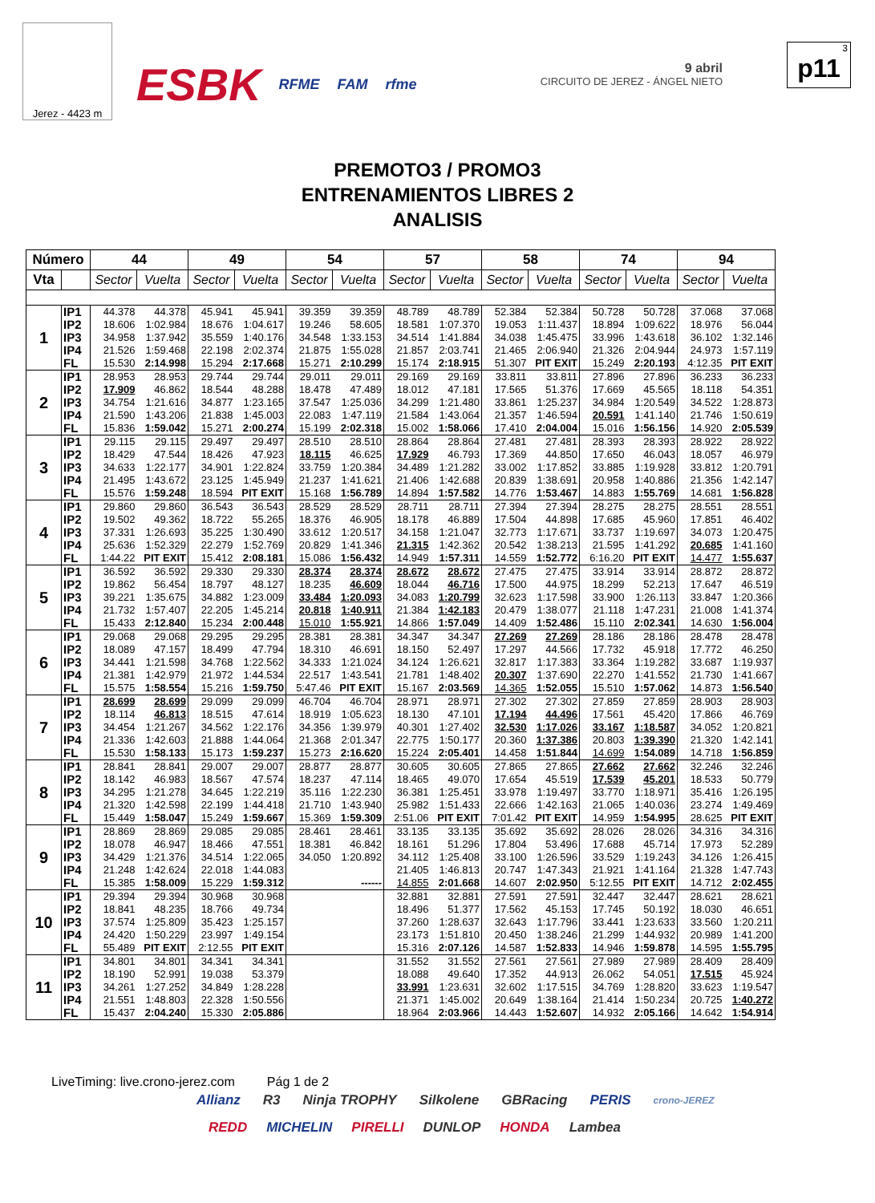Jerez - 4423 m
ESBK RFME FAM rfme
9 abril
CIRCUITO DE JEREZ - ÁNGEL NIETO
3
p11
PREMOTO3 / PROMO3
ENTRENAMIENTOS LIBRES 2
ANALISIS
| Número | | 44 | | 49 | | 54 | | 57 | | 58 | | 74 | | 94 | |
| --- | --- | --- | --- | --- | --- | --- | --- | --- | --- | --- | --- | --- | --- | --- | --- |
| Vta | | Sector | Vuelta | Sector | Vuelta | Sector | Vuelta | Sector | Vuelta | Sector | Vuelta | Sector | Vuelta | Sector | Vuelta |
| 1 | IP1 | 44.378 | 44.378 | 45.941 | 45.941 | 39.359 | 39.359 | 48.789 | 48.789 | 52.384 | 52.384 | 50.728 | 50.728 | 37.068 | 37.068 |
| | IP2 | 18.606 | 1:02.984 | 18.676 | 1:04.617 | 19.246 | 58.605 | 18.581 | 1:07.370 | 19.053 | 1:11.437 | 18.894 | 1:09.622 | 18.976 | 56.044 |
| | IP3 | 34.958 | 1:37.942 | 35.559 | 1:40.176 | 34.548 | 1:33.153 | 34.514 | 1:41.884 | 34.038 | 1:45.475 | 33.996 | 1:43.618 | 36.102 | 1:32.146 |
| | IP4 | 21.526 | 1:59.468 | 22.198 | 2:02.374 | 21.875 | 1:55.028 | 21.857 | 2:03.741 | 21.465 | 2:06.940 | 21.326 | 2:04.944 | 24.973 | 1:57.119 |
| | FL | 15.530 | 2:14.998 | 15.294 | 2:17.668 | 15.271 | 2:10.299 | 15.174 | 2:18.915 | 51.307 | PIT EXIT | 15.249 | 2:20.193 | 4:12.35 | PIT EXIT |
| 2 | IP1 | 28.953 | 28.953 | 29.744 | 29.744 | 29.011 | 29.011 | 29.169 | 29.169 | 33.811 | 33.811 | 27.896 | 27.896 | 36.233 | 36.233 |
| | IP2 | 17.909 | 46.862 | 18.544 | 48.288 | 18.478 | 47.489 | 18.012 | 47.181 | 17.565 | 51.376 | 17.669 | 45.565 | 18.118 | 54.351 |
| | IP3 | 34.754 | 1:21.616 | 34.877 | 1:23.165 | 37.547 | 1:25.036 | 34.299 | 1:21.480 | 33.861 | 1:25.237 | 34.984 | 1:20.549 | 34.522 | 1:28.873 |
| | IP4 | 21.590 | 1:43.206 | 21.838 | 1:45.003 | 22.083 | 1:47.119 | 21.584 | 1:43.064 | 21.357 | 1:46.594 | 20.591 | 1:41.140 | 21.746 | 1:50.619 |
| | FL | 15.836 | 1:59.042 | 15.271 | 2:00.274 | 15.199 | 2:02.318 | 15.002 | 1:58.066 | 17.410 | 2:04.004 | 15.016 | 1:56.156 | 14.920 | 2:05.539 |
| 3 | IP1 | 29.115 | 29.115 | 29.497 | 29.497 | 28.510 | 28.510 | 28.864 | 28.864 | 27.481 | 27.481 | 28.393 | 28.393 | 28.922 | 28.922 |
| | IP2 | 18.429 | 47.544 | 18.426 | 47.923 | 18.115 | 46.625 | 17.929 | 46.793 | 17.369 | 44.850 | 17.650 | 46.043 | 18.057 | 46.979 |
| | IP3 | 34.633 | 1:22.177 | 34.901 | 1:22.824 | 33.759 | 1:20.384 | 34.489 | 1:21.282 | 33.002 | 1:17.852 | 33.885 | 1:19.928 | 33.812 | 1:20.791 |
| | IP4 | 21.495 | 1:43.672 | 23.125 | 1:45.949 | 21.237 | 1:41.621 | 21.406 | 1:42.688 | 20.839 | 1:38.691 | 20.958 | 1:40.886 | 21.356 | 1:42.147 |
| | FL | 15.576 | 1:59.248 | 18.594 | PIT EXIT | 15.168 | 1:56.789 | 14.894 | 1:57.582 | 14.776 | 1:53.467 | 14.883 | 1:55.769 | 14.681 | 1:56.828 |
| 4 | IP1 | 29.860 | 29.860 | 36.543 | 36.543 | 28.529 | 28.529 | 28.711 | 28.711 | 27.394 | 27.394 | 28.275 | 28.275 | 28.551 | 28.551 |
| | IP2 | 19.502 | 49.362 | 18.722 | 55.265 | 18.376 | 46.905 | 18.178 | 46.889 | 17.504 | 44.898 | 17.685 | 45.960 | 17.851 | 46.402 |
| | IP3 | 37.331 | 1:26.693 | 35.225 | 1:30.490 | 33.612 | 1:20.517 | 34.158 | 1:21.047 | 32.773 | 1:17.671 | 33.737 | 1:19.697 | 34.073 | 1:20.475 |
| | IP4 | 25.636 | 1:52.329 | 22.279 | 1:52.769 | 20.829 | 1:41.346 | 21.315 | 1:42.362 | 20.542 | 1:38.213 | 21.595 | 1:41.292 | 20.685 | 1:41.160 |
| | FL | 1:44.22 | PIT EXIT | 15.412 | 2:08.181 | 15.086 | 1:56.432 | 14.949 | 1:57.311 | 14.559 | 1:52.772 | 6:16.20 | PIT EXIT | 14.477 | 1:55.637 |
| 5 | IP1 | 36.592 | 36.592 | 29.330 | 29.330 | 28.374 | 28.374 | 28.672 | 28.672 | 27.475 | 27.475 | 33.914 | 33.914 | 28.872 | 28.872 |
| | IP2 | 19.862 | 56.454 | 18.797 | 48.127 | 18.235 | 46.609 | 18.044 | 46.716 | 17.500 | 44.975 | 18.299 | 52.213 | 17.647 | 46.519 |
| | IP3 | 39.221 | 1:35.675 | 34.882 | 1:23.009 | 33.484 | 1:20.093 | 34.083 | 1:20.799 | 32.623 | 1:17.598 | 33.900 | 1:26.113 | 33.847 | 1:20.366 |
| | IP4 | 21.732 | 1:57.407 | 22.205 | 1:45.214 | 20.818 | 1:40.911 | 21.384 | 1:42.183 | 20.479 | 1:38.077 | 21.118 | 1:47.231 | 21.008 | 1:41.374 |
| | FL | 15.433 | 2:12.840 | 15.234 | 2:00.448 | 15.010 | 1:55.921 | 14.866 | 1:57.049 | 14.409 | 1:52.486 | 15.110 | 2:02.341 | 14.630 | 1:56.004 |
| 6 | IP1 | 29.068 | 29.068 | 29.295 | 29.295 | 28.381 | 28.381 | 34.347 | 34.347 | 27.269 | 27.269 | 28.186 | 28.186 | 28.478 | 28.478 |
| | IP2 | 18.089 | 47.157 | 18.499 | 47.794 | 18.310 | 46.691 | 18.150 | 52.497 | 17.297 | 44.566 | 17.732 | 45.918 | 17.772 | 46.250 |
| | IP3 | 34.441 | 1:21.598 | 34.768 | 1:22.562 | 34.333 | 1:21.024 | 34.124 | 1:26.621 | 32.817 | 1:17.383 | 33.364 | 1:19.282 | 33.687 | 1:19.937 |
| | IP4 | 21.381 | 1:42.979 | 21.972 | 1:44.534 | 22.517 | 1:43.541 | 21.781 | 1:48.402 | 20.307 | 1:37.690 | 22.270 | 1:41.552 | 21.730 | 1:41.667 |
| | FL | 15.575 | 1:58.554 | 15.216 | 1:59.750 | 5:47.46 | PIT EXIT | 15.167 | 2:03.569 | 14.365 | 1:52.055 | 15.510 | 1:57.062 | 14.873 | 1:56.540 |
| 7 | IP1 | 28.699 | 28.699 | 29.099 | 29.099 | 46.704 | 46.704 | 28.971 | 28.971 | 27.302 | 27.302 | 27.859 | 27.859 | 28.903 | 28.903 |
| | IP2 | 18.114 | 46.813 | 18.515 | 47.614 | 18.919 | 1:05.623 | 18.130 | 47.101 | 17.194 | 44.496 | 17.561 | 45.420 | 17.866 | 46.769 |
| | IP3 | 34.454 | 1:21.267 | 34.562 | 1:22.176 | 34.356 | 1:39.979 | 40.301 | 1:27.402 | 32.530 | 1:17.026 | 33.167 | 1:18.587 | 34.052 | 1:20.821 |
| | IP4 | 21.336 | 1:42.603 | 21.888 | 1:44.064 | 21.368 | 2:01.347 | 22.775 | 1:50.177 | 20.360 | 1:37.386 | 20.803 | 1:39.390 | 21.320 | 1:42.141 |
| | FL | 15.530 | 1:58.133 | 15.173 | 1:59.237 | 15.273 | 2:16.620 | 15.224 | 2:05.401 | 14.458 | 1:51.844 | 14.699 | 1:54.089 | 14.718 | 1:56.859 |
| 8 | IP1 | 28.841 | 28.841 | 29.007 | 29.007 | 28.877 | 28.877 | 30.605 | 30.605 | 27.865 | 27.865 | 27.662 | 27.662 | 32.246 | 32.246 |
| | IP2 | 18.142 | 46.983 | 18.567 | 47.574 | 18.237 | 47.114 | 18.465 | 49.070 | 17.654 | 45.519 | 17.539 | 45.201 | 18.533 | 50.779 |
| | IP3 | 34.295 | 1:21.278 | 34.645 | 1:22.219 | 35.116 | 1:22.230 | 36.381 | 1:25.451 | 33.978 | 1:19.497 | 33.770 | 1:18.971 | 35.416 | 1:26.195 |
| | IP4 | 21.320 | 1:42.598 | 22.199 | 1:44.418 | 21.710 | 1:43.940 | 25.982 | 1:51.433 | 22.666 | 1:42.163 | 21.065 | 1:40.036 | 23.274 | 1:49.469 |
| | FL | 15.449 | 1:58.047 | 15.249 | 1:59.667 | 15.369 | 1:59.309 | 2:51.06 | PIT EXIT | 7:01.42 | PIT EXIT | 14.959 | 1:54.995 | 28.625 | PIT EXIT |
| 9 | IP1 | 28.869 | 28.869 | 29.085 | 29.085 | 28.461 | 28.461 | 33.135 | 33.135 | 35.692 | 35.692 | 28.026 | 28.026 | 34.316 | 34.316 |
| | IP2 | 18.078 | 46.947 | 18.466 | 47.551 | 18.381 | 46.842 | 18.161 | 51.296 | 17.804 | 53.496 | 17.688 | 45.714 | 17.973 | 52.289 |
| | IP3 | 34.429 | 1:21.376 | 34.514 | 1:22.065 | 34.050 | 1:20.892 | 34.112 | 1:25.408 | 33.100 | 1:26.596 | 33.529 | 1:19.243 | 34.126 | 1:26.415 |
| | IP4 | 21.248 | 1:42.624 | 22.018 | 1:44.083 | | | 21.405 | 1:46.813 | 20.747 | 1:47.343 | 21.921 | 1:41.164 | 21.328 | 1:47.743 |
| | FL | 15.385 | 1:58.009 | 15.229 | 1:59.312 | | ------ | 14.855 | 2:01.668 | 14.607 | 2:02.950 | 5:12.55 | PIT EXIT | 14.712 | 2:02.455 |
| 10 | IP1 | 29.394 | 29.394 | 30.968 | 30.968 | | | 32.881 | 32.881 | 27.591 | 27.591 | 32.447 | 32.447 | 28.621 | 28.621 |
| | IP2 | 18.841 | 48.235 | 18.766 | 49.734 | | | 18.496 | 51.377 | 17.562 | 45.153 | 17.745 | 50.192 | 18.030 | 46.651 |
| | IP3 | 37.574 | 1:25.809 | 35.423 | 1:25.157 | | | 37.260 | 1:28.637 | 32.643 | 1:17.796 | 33.441 | 1:23.633 | 33.560 | 1:20.211 |
| | IP4 | 24.420 | 1:50.229 | 23.997 | 1:49.154 | | | 23.173 | 1:51.810 | 20.450 | 1:38.246 | 21.299 | 1:44.932 | 20.989 | 1:41.200 |
| | FL | 55.489 | PIT EXIT | 2:12.55 | PIT EXIT | | | 15.316 | 2:07.126 | 14.587 | 1:52.833 | 14.946 | 1:59.878 | 14.595 | 1:55.795 |
| 11 | IP1 | 34.801 | 34.801 | 34.341 | 34.341 | | | 31.552 | 31.552 | 27.561 | 27.561 | 27.989 | 27.989 | 28.409 | 28.409 |
| | IP2 | 18.190 | 52.991 | 19.038 | 53.379 | | | 18.088 | 49.640 | 17.352 | 44.913 | 26.062 | 54.051 | 17.515 | 45.924 |
| | IP3 | 34.261 | 1:27.252 | 34.849 | 1:28.228 | | | 33.991 | 1:23.631 | 32.602 | 1:17.515 | 34.769 | 1:28.820 | 33.623 | 1:19.547 |
| | IP4 | 21.551 | 1:48.803 | 22.328 | 1:50.556 | | | 21.371 | 1:45.002 | 20.649 | 1:38.164 | 21.414 | 1:50.234 | 20.725 | 1:40.272 |
| | FL | 15.437 | 2:04.240 | 15.330 | 2:05.886 | | | 18.964 | 2:03.966 | 14.443 | 1:52.607 | 14.932 | 2:05.166 | 14.642 | 1:54.914 |
LiveTiming: live.crono-jerez.com Pág 1 de 2
Allianz R3 Ninja TROPHY Silkolene GBRacing PERIS crono-JEREZ
REDD MICHELIN PIRELLI DUNLOP HONDA Lambea